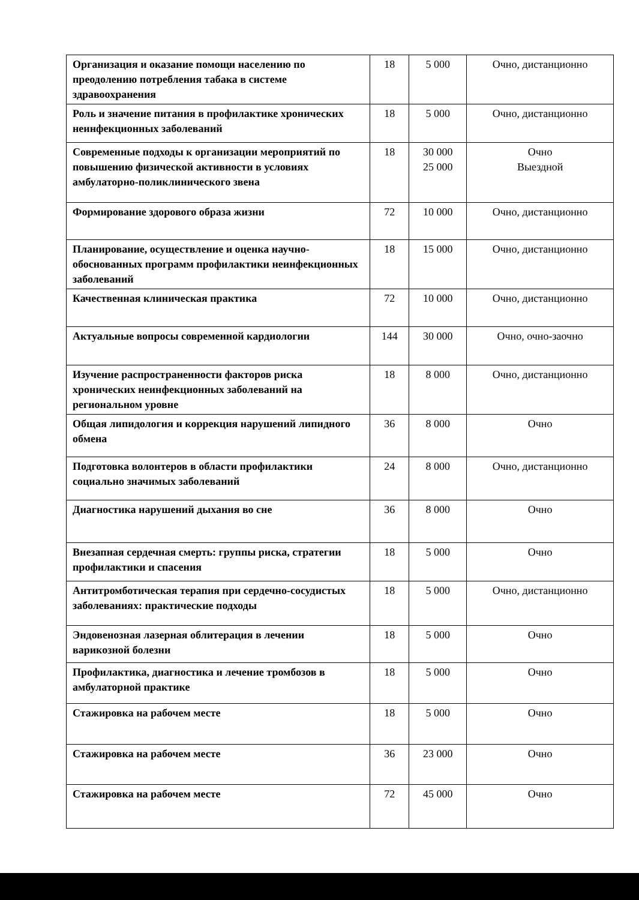| Организация и оказание помощи населению по преодолению потребления табака в системе здравоохранения | 18 | 5 000 | Очно, дистанционно |
| Роль и значение питания в профилактике хронических неинфекционных заболеваний | 18 | 5 000 | Очно, дистанционно |
| Современные подходы к организации мероприятий по повышению физической активности в условиях амбулаторно-поликлинического звена | 18 | 30 000 25 000 | Очно Выездной |
| Формирование здорового образа жизни | 72 | 10 000 | Очно, дистанционно |
| Планирование, осуществление и оценка научно-обоснованных программ профилактики неинфекционных заболеваний | 18 | 15 000 | Очно, дистанционно |
| Качественная клиническая практика | 72 | 10 000 | Очно, дистанционно |
| Актуальные вопросы современной кардиологии | 144 | 30 000 | Очно, очно-заочно |
| Изучение распространенности факторов риска хронических неинфекционных заболеваний на региональном уровне | 18 | 8 000 | Очно, дистанционно |
| Общая липидология и коррекция нарушений липидного обмена | 36 | 8 000 | Очно |
| Подготовка волонтеров в области профилактики социально значимых заболеваний | 24 | 8 000 | Очно, дистанционно |
| Диагностика нарушений дыхания во сне | 36 | 8 000 | Очно |
| Внезапная сердечная смерть: группы риска, стратегии профилактики и спасения | 18 | 5 000 | Очно |
| Антитромботическая терапия при сердечно-сосудистых заболеваниях: практические подходы | 18 | 5 000 | Очно, дистанционно |
| Эндовенозная лазерная облитерация в лечении варикозной болезни | 18 | 5 000 | Очно |
| Профилактика, диагностика и лечение тромбозов в амбулаторной практике | 18 | 5 000 | Очно |
| Стажировка на рабочем месте | 18 | 5 000 | Очно |
| Стажировка на рабочем месте | 36 | 23 000 | Очно |
| Стажировка на рабочем месте | 72 | 45 000 | Очно |